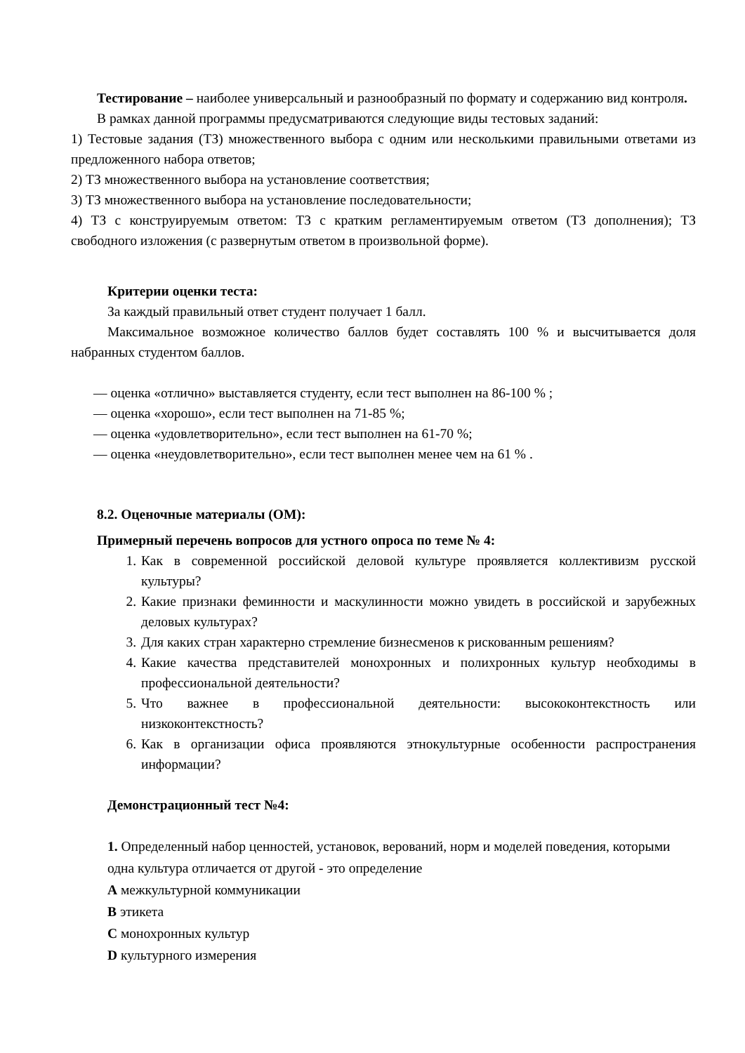Тестирование – наиболее универсальный и разнообразный по формату и содержанию вид контроля.
В рамках данной программы предусматриваются следующие виды тестовых заданий:
1) Тестовые задания (ТЗ) множественного выбора с одним или несколькими правильными ответами из предложенного набора ответов;
2) ТЗ множественного выбора на установление соответствия;
3) ТЗ множественного выбора на установление последовательности;
4) ТЗ с конструируемым ответом: ТЗ с кратким регламентируемым ответом (ТЗ дополнения); ТЗ свободного изложения (с развернутым ответом в произвольной форме).
Критерии оценки теста:
За каждый правильный ответ студент получает 1 балл.
Максимальное возможное количество баллов будет составлять 100 % и высчитывается доля набранных студентом баллов.
— оценка «отлично» выставляется студенту, если тест выполнен на 86-100 % ;
— оценка «хорошо», если тест выполнен на 71-85 %;
— оценка «удовлетворительно», если тест выполнен на 61-70 %;
— оценка «неудовлетворительно», если тест выполнен менее чем на 61 % .
8.2. Оценочные материалы (ОМ):
Примерный перечень вопросов для устного опроса по теме № 4:
1. Как в современной российской деловой культуре проявляется коллективизм русской культуры?
2. Какие признаки феминности и маскулинности можно увидеть в российской и зарубежных деловых культурах?
3. Для каких стран характерно стремление бизнесменов к рискованным решениям?
4. Какие качества представителей монохронных и полихронных культур необходимы в профессиональной деятельности?
5. Что важнее в профессиональной деятельности: высококонтекстность или низкоконтекстность?
6. Как в организации офиса проявляются этнокультурные особенности распространения информации?
Демонстрационный тест №4:
1. Определенный набор ценностей, установок, верований, норм и моделей поведения, которыми одна культура отличается от другой - это определение
A межкультурной коммуникации
B этикета
C монохронных культур
D культурного измерения